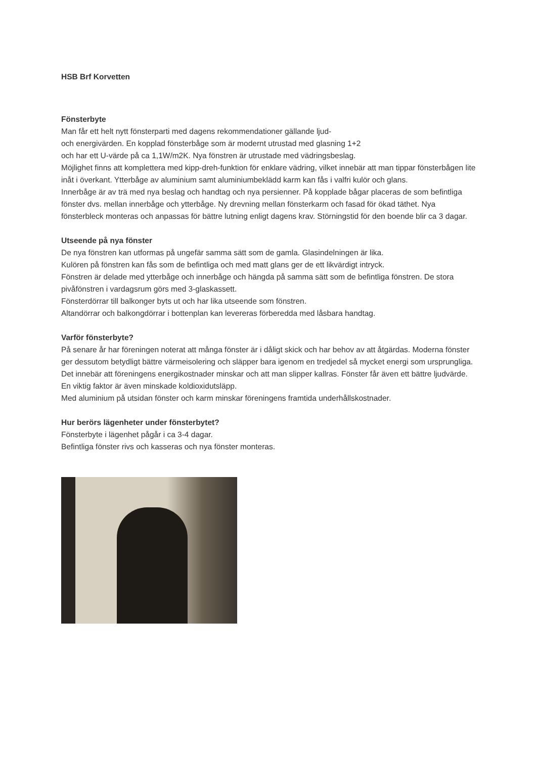HSB Brf Korvetten
Fönsterbyte
Man får ett helt nytt fönsterparti med dagens rekommendationer gällande ljud-
och energivärden. En kopplad fönsterbåge som är modernt utrustad med glasning 1+2
och har ett U-värde på ca 1,1W/m2K. Nya fönstren är utrustade med vädringsbeslag.
Möjlighet finns att komplettera med kipp-dreh-funktion för enklare vädring, vilket innebär att man tippar fönsterbågen lite inåt i överkant. Ytterbåge av aluminium samt aluminiumbeklädd karm kan fås i valfri kulör och glans.
Innerbåge är av trä med nya beslag och handtag och nya persienner. På kopplade bågar placeras de som befintliga fönster dvs. mellan innerbåge och ytterbåge. Ny drevning mellan fönsterkarm och fasad för ökad täthet. Nya fönsterbleck monteras och anpassas för bättre lutning enligt dagens krav. Störningstid för den boende blir ca 3 dagar.
Utseende på nya fönster
De nya fönstren kan utformas på ungefär samma sätt som de gamla. Glasindelningen är lika.
Kulören på fönstren kan fås som de befintliga och med matt glans ger de ett likvärdigt intryck.
Fönstren är delade med ytterbåge och innerbåge och hängda på samma sätt som de befintliga fönstren. De stora pivåfönstren i vardagsrum görs med 3-glaskassett.
Fönsterdörrar till balkonger byts ut och har lika utseende som fönstren.
Altandörrar och balkongdörrar i bottenplan kan levereras förberedda med låsbara handtag.
Varför fönsterbyte?
På senare år har föreningen noterat att många fönster är i dåligt skick och har behov av att åtgärdas. Moderna fönster ger dessutom betydligt bättre värmeisolering och släpper bara igenom en tredjedel så mycket energi som ursprungliga. Det innebär att föreningens energikostnader minskar och att man slipper kallras. Fönster får även ett bättre ljudvärde. En viktig faktor är även minskade koldioxidutsläpp.
Med aluminium på utsidan fönster och karm minskar föreningens framtida underhållskostnader.
Hur berörs lägenheter under fönsterbytet?
Fönsterbyte i lägenhet pågår i ca 3-4 dagar.
Befintliga fönster rivs och kasseras och nya fönster monteras.